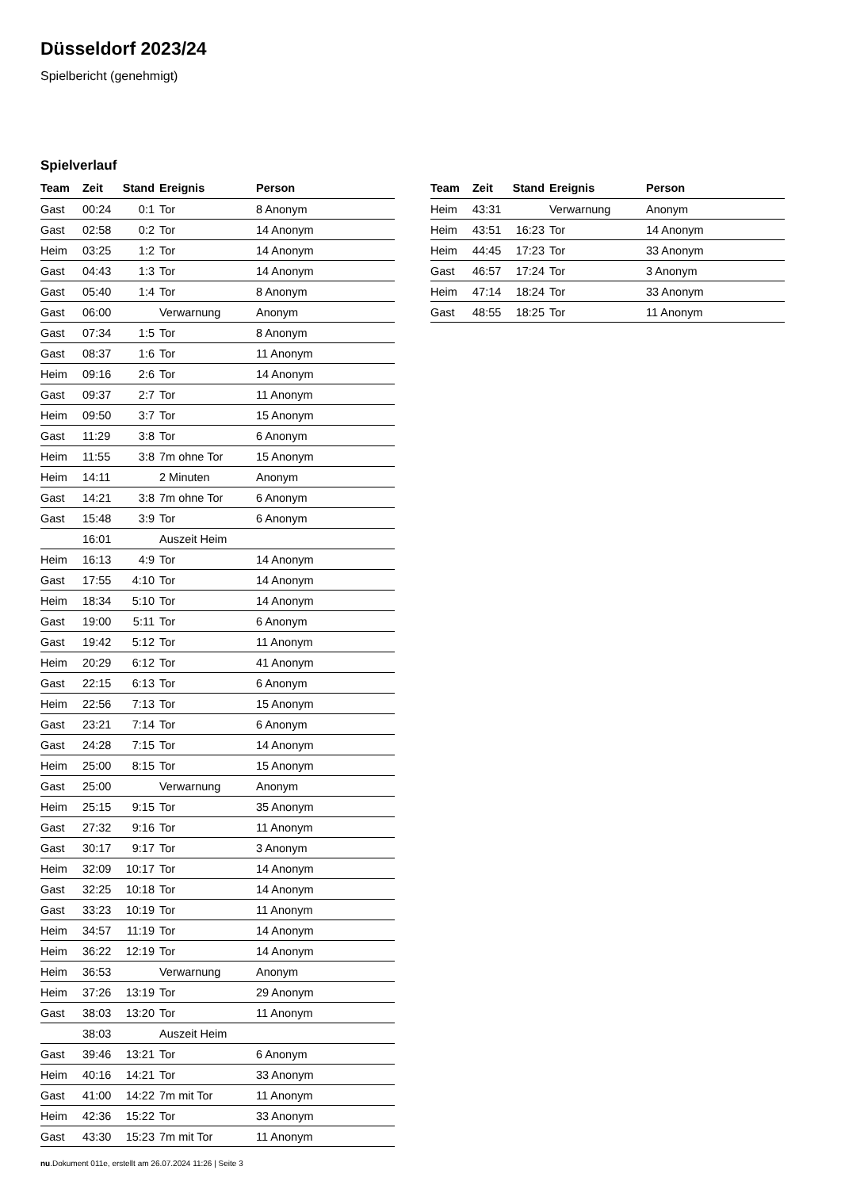Düsseldorf 2023/24
Spielbericht (genehmigt)
Spielverlauf
| Team | Zeit | Stand | Ereignis | Person |
| --- | --- | --- | --- | --- |
| Gast | 00:24 | 0:1 | Tor | 8 Anonym |
| Gast | 02:58 | 0:2 | Tor | 14 Anonym |
| Heim | 03:25 | 1:2 | Tor | 14 Anonym |
| Gast | 04:43 | 1:3 | Tor | 14 Anonym |
| Gast | 05:40 | 1:4 | Tor | 8 Anonym |
| Gast | 06:00 | | Verwarnung | Anonym |
| Gast | 07:34 | 1:5 | Tor | 8 Anonym |
| Gast | 08:37 | 1:6 | Tor | 11 Anonym |
| Heim | 09:16 | 2:6 | Tor | 14 Anonym |
| Gast | 09:37 | 2:7 | Tor | 11 Anonym |
| Heim | 09:50 | 3:7 | Tor | 15 Anonym |
| Gast | 11:29 | 3:8 | Tor | 6 Anonym |
| Heim | 11:55 | 3:8 | 7m ohne Tor | 15 Anonym |
| Heim | 14:11 | | 2 Minuten | Anonym |
| Gast | 14:21 | 3:8 | 7m ohne Tor | 6 Anonym |
| Gast | 15:48 | 3:9 | Tor | 6 Anonym |
| | 16:01 | | Auszeit Heim | |
| Heim | 16:13 | 4:9 | Tor | 14 Anonym |
| Gast | 17:55 | 4:10 | Tor | 14 Anonym |
| Heim | 18:34 | 5:10 | Tor | 14 Anonym |
| Gast | 19:00 | 5:11 | Tor | 6 Anonym |
| Gast | 19:42 | 5:12 | Tor | 11 Anonym |
| Heim | 20:29 | 6:12 | Tor | 41 Anonym |
| Gast | 22:15 | 6:13 | Tor | 6 Anonym |
| Heim | 22:56 | 7:13 | Tor | 15 Anonym |
| Gast | 23:21 | 7:14 | Tor | 6 Anonym |
| Gast | 24:28 | 7:15 | Tor | 14 Anonym |
| Heim | 25:00 | 8:15 | Tor | 15 Anonym |
| Gast | 25:00 | | Verwarnung | Anonym |
| Heim | 25:15 | 9:15 | Tor | 35 Anonym |
| Gast | 27:32 | 9:16 | Tor | 11 Anonym |
| Gast | 30:17 | 9:17 | Tor | 3 Anonym |
| Heim | 32:09 | 10:17 | Tor | 14 Anonym |
| Gast | 32:25 | 10:18 | Tor | 14 Anonym |
| Gast | 33:23 | 10:19 | Tor | 11 Anonym |
| Heim | 34:57 | 11:19 | Tor | 14 Anonym |
| Heim | 36:22 | 12:19 | Tor | 14 Anonym |
| Heim | 36:53 | | Verwarnung | Anonym |
| Heim | 37:26 | 13:19 | Tor | 29 Anonym |
| Gast | 38:03 | 13:20 | Tor | 11 Anonym |
| | 38:03 | | Auszeit Heim | |
| Gast | 39:46 | 13:21 | Tor | 6 Anonym |
| Heim | 40:16 | 14:21 | Tor | 33 Anonym |
| Gast | 41:00 | 14:22 | 7m mit Tor | 11 Anonym |
| Heim | 42:36 | 15:22 | Tor | 33 Anonym |
| Gast | 43:30 | 15:23 | 7m mit Tor | 11 Anonym |
| Team | Zeit | Stand | Ereignis | Person |
| --- | --- | --- | --- | --- |
| Heim | 43:31 | | Verwarnung | Anonym |
| Heim | 43:51 | 16:23 | Tor | 14 Anonym |
| Heim | 44:45 | 17:23 | Tor | 33 Anonym |
| Gast | 46:57 | 17:24 | Tor | 3 Anonym |
| Heim | 47:14 | 18:24 | Tor | 33 Anonym |
| Gast | 48:55 | 18:25 | Tor | 11 Anonym |
nu.Dokument 011e, erstellt am 26.07.2024 11:26 | Seite 3